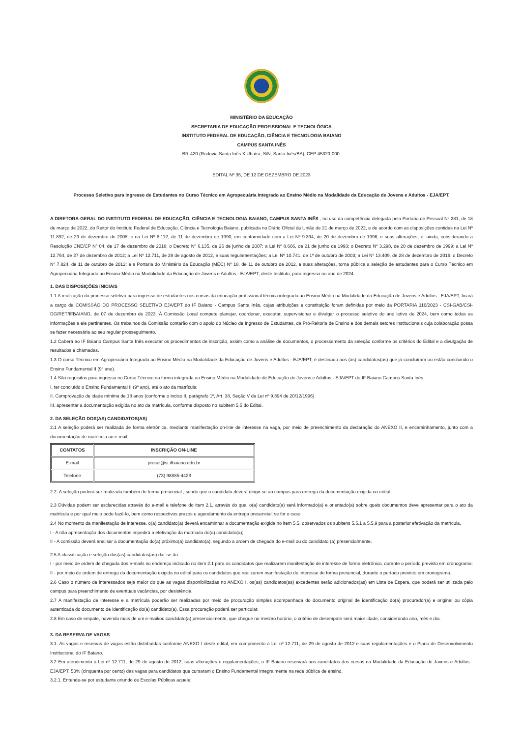MINISTÉRIO DA EDUCAÇÃO
SECRETARIA DE EDUCAÇÃO PROFISSIONAL E TECNOLÓGICA
INSTITUTO FEDERAL DE EDUCAÇÃO, CIÊNCIA E TECNOLOGIA BAIANO
CAMPUS SANTA INÊS
BR-420 (Rodovia Santa Inês X Ubaíra, S/N, Santa Inês/BA), CEP 45320-000.
EDITAL Nº 35, DE 12 DE DEZEMBRO DE 2023
Processo Seletivo para Ingresso de Estudantes no Curso Técnico em Agropecuária Integrado ao Ensino Médio na Modalidade da Educação de Jovens e Adultos - EJA/EPT.
A DIRETORA-GERAL DO INSTITUTO FEDERAL DE EDUCAÇÃO, CIÊNCIA E TECNOLOGIA BAIANO, CAMPUS SANTA INÊS , no uso da competência delegada pela Portaria de Pessoal Nº 281, de 18 de março de 2022, do Reitor do Instituto Federal de Educação, Ciência e Tecnologia Baiano, publicada no Diário Oficial da União de 21 de março de 2022, e de acordo com as disposições contidas na Lei Nº 11.892, de 29 de dezembro de 2008; e na Lei Nº 8.112, de 11 de dezembro de 1990; em conformidade com a Lei Nº 9.394, de 20 de dezembro de 1996, e suas alterações; e, ainda, considerando a Resolução CNE/CP Nº 04, de 17 de dezembro de 2018; o Decreto Nº 6.135, de 26 de junho de 2007; a Lei Nº 8.666, de 21 de junho de 1993; o Decreto Nº 3.298, de 20 de dezembro de 1999; a Lei Nº 12.764, de 27 de dezembro de 2012; a Lei Nº 12.711, de 29 de agosto de 2012, e suas regulamentações; a Lei Nº 10.741, de 1º de outubro de 2003; a Lei Nº 13.409, de 28 de dezembro de 2016; o Decreto Nº 7.824, de 11 de outubro de 2012; e a Portaria do Ministério da Educação (MEC) Nº 18, de 11 de outubro de 2012, e suas alterações, torna pública a seleção de estudantes para o Curso Técnico em Agropecuária Integrado ao Ensino Médio na Modalidade da Educação de Jovens e Adultos - EJA/EPT, deste Instituto, para ingresso no ano de 2024.
1. DAS DISPOSIÇÕES INICIAIS
1.1 A realização do processo seletivo para ingresso de estudantes nos cursos da educação profissional técnica integrada ao Ensino Médio na Modalidade da Educação de Jovens e Adultos - EJA/EPT, ficará a cargo da COMISSÃO DO PROCESSO SELETIVO EJA/EPT do IF Baiano - Campus Santa Inês, cujas atribuições e constituição foram definidas por meio da PORTARIA 116/2023 - CSI-GAB/CSI-DG/RET/IFBAIANO, de 07 de dezembro de 2023. À Comissão Local compete planejar, coordenar, executar, supervisionar e divulgar o processo seletivo do ano letivo de 2024, bem como todas as informações a ele pertinentes. Os trabalhos da Comissão contarão com o apoio do Núcleo de Ingresso de Estudantes, da Pró-Reitoria de Ensino e dos demais setores institucionais cuja colaboração possa se fazer necessária ao seu regular prosseguimento.
1.2 Caberá ao IF Baiano Campus Santa Inês executar os procedimentos de inscrição, assim como a análise de documentos, o processamento da seleção conforme os critérios do Edital e a divulgação de resultados e chamadas.
1.3 O curso Técnico em Agropecuária Integrado ao Ensino Médio na Modalidade da Educação de Jovens e Adultos - EJA/EPT, é destinado aos (às) candidatos(as) que já concluíram ou estão concluindo o Ensino Fundamental II (9º ano).
1.4 São requisitos para ingresso no Curso Técnico na forma integrada ao Ensino Médio na Modalidade de Educação de Jovens e Adultos - EJA/EPT do IF Baiano Campus Santa Inês:
I. ter concluído o Ensino Fundamental II (9º ano), até o ato da matrícula;
II. Comprovação de idade mínima de 18 anos (conforme o inciso II, parágrafo 1º, Art. 38, Seção V da Lei nº 9.394 de 20/12/1996)
III. apresentar a documentação exigida no ato da matrícula, conforme disposto no subitem 5.5 do Edital.
2. DA SELEÇÃO DOS(AS) CANDIDATOS(AS)
2.1 A seleção poderá ser realizada de forma eletrônica, mediante manifestação on-line de interesse na vaga, por meio de preenchimento da declaração do ANEXO II, e encaminhamento, junto com a documentação de matrícula ao e-mail:
| CONTATOS | INSCRIÇÃO ON-LINE |
| --- | --- |
| E-mail | prosel@si.ifbaiano.edu.br |
| Telefone | (73) 98885-4423 |
2.2. A seleção poderá ser realizada também de forma presencial , sendo que o candidato deverá dirigir-se ao campus para entrega da documentação exigida no edital.
2.3 Dúvidas podem ser esclarecidas através do e-mail e telefone do item 2.1, através do qual o(a) candidato(a) será informado(a) e orientado(a) sobre quais documentos deve apresentar para o ato da matrícula e por qual meio pode fazê-lo, bem como respectivos prazos e agendamento da entrega presencial, se for o caso.
2.4 No momento da manifestação de interesse, o(a) candidato(a) deverá encaminhar a documentação exigida no item 5.5, observados os subitens 5.5.1 a 5.5.9 para a posterior efetivação da matrícula.
I - A não apresentação dos documentos impedirá a efetivação da matrícula do(a) candidato(a);
II - A comissão deverá analisar a documentação do(a) próximo(a) candidato(a), segundo a ordem de chegada do e-mail ou do candidato (a) presencialmente.
2.5 A classificação e seleção dos(as) candidatos(as) dar-se-ão:
I - por meio de ordem de chegada dos e-mails no endereço indicado no item 2.1 para os candidatos que realizarem manifestação de interesse de forma eletrônica, durante o período previsto em cronograma;
II - por meio de ordem de entrega da documentação exigida no edital para os candidatos que realizarem manifestação de interesse de forma presencial, durante o período previsto em cronograma.
2.6 Caso o número de interessados seja maior do que as vagas disponibilizadas no ANEXO I, os(as) candidatos(as) excedentes serão adicionados(as) em Lista de Espera, que poderá ser utilizada pelo campus para preenchimento de eventuais vacâncias, por desistência.
2.7 A manifestação de interesse e a matrícula poderão ser realizadas por meio de procuração simples acompanhada do documento original de identificação do(a) procurador(a) e original ou cópia autenticada do documento de identificação do(a) candidato(a). Essa procuração poderá ser particular.
2.8 Em caso de empate, havendo mais de um e-mail/ou candidato(a) presencialmente, que chegue no mesmo horário, o critério de desempate será maior idade, considerando ano, mês e dia.
3. DA RESERVA DE VAGAS
3.1. As vagas e reservas de vagas estão distribuídas conforme ANEXO I deste edital, em cumprimento à Lei nº 12.711, de 29 de agosto de 2012 e suas regulamentações e o Plano de Desenvolvimento Institucional do IF Baiano.
3.2 Em atendimento à Lei nº 12.711, de 29 de agosto de 2012, suas alterações e regulamentações, o IF Baiano reservará aos candidatos dos cursos na Modalidade da Educação de Jovens e Adultos - EJA/EPT, 50% (cinquenta por cento) das vagas para candidatos que cursaram o Ensino Fundamental integralmente na rede pública de ensino.
3.2.1. Entende-se por estudante oriundo de Escolas Públicas aquele: